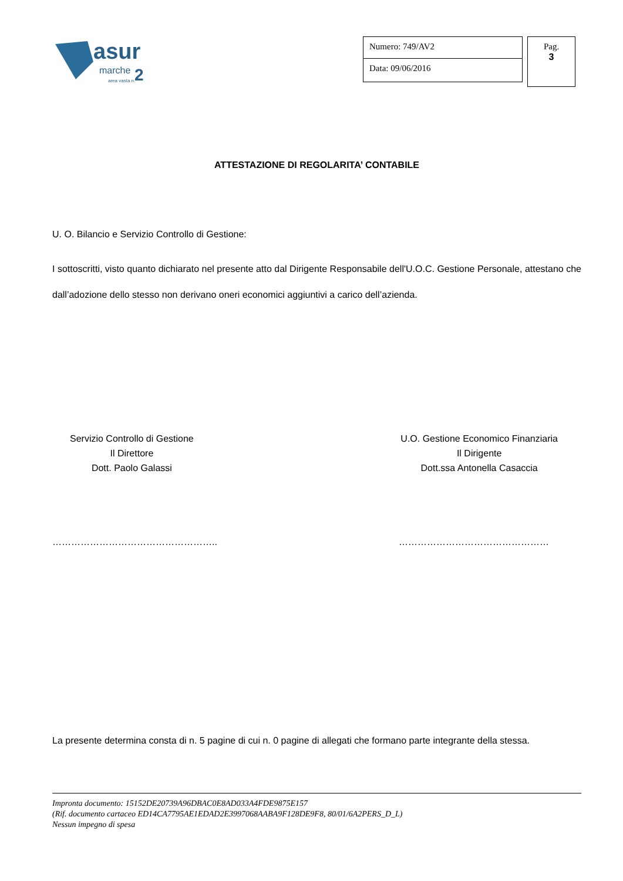asur
marche
2
area vasta n.
Numero: 749/AV2
Data: 09/06/2016
Pag.
3
ATTESTAZIONE DI REGOLARITA’ CONTABILE
U. O. Bilancio e Servizio Controllo di Gestione:
I sottoscritti, visto quanto dichiarato nel presente atto dal Dirigente Responsabile dell'U.O.C. Gestione Personale, attestano che dall’adozione dello stesso non derivano oneri economici aggiuntivi a carico dell’azienda.
Servizio Controllo di Gestione
Il Direttore
Dott. Paolo Galassi
U.O. Gestione Economico Finanziaria
Il Dirigente
Dott.ssa Antonella Casaccia
…………………………………………….. …………………………………………
La presente determina consta di n. 5 pagine di cui n. 0 pagine di allegati che formano parte integrante della stessa.
Impronta documento: 15152DE20739A96DBAC0E8AD033A4FDE9875E157
(Rif. documento cartaceo ED14CA7795AE1EDAD2E3997068AABA9F128DE9F8, 80/01/6A2PERS_D_L)
Nessun impegno di spesa